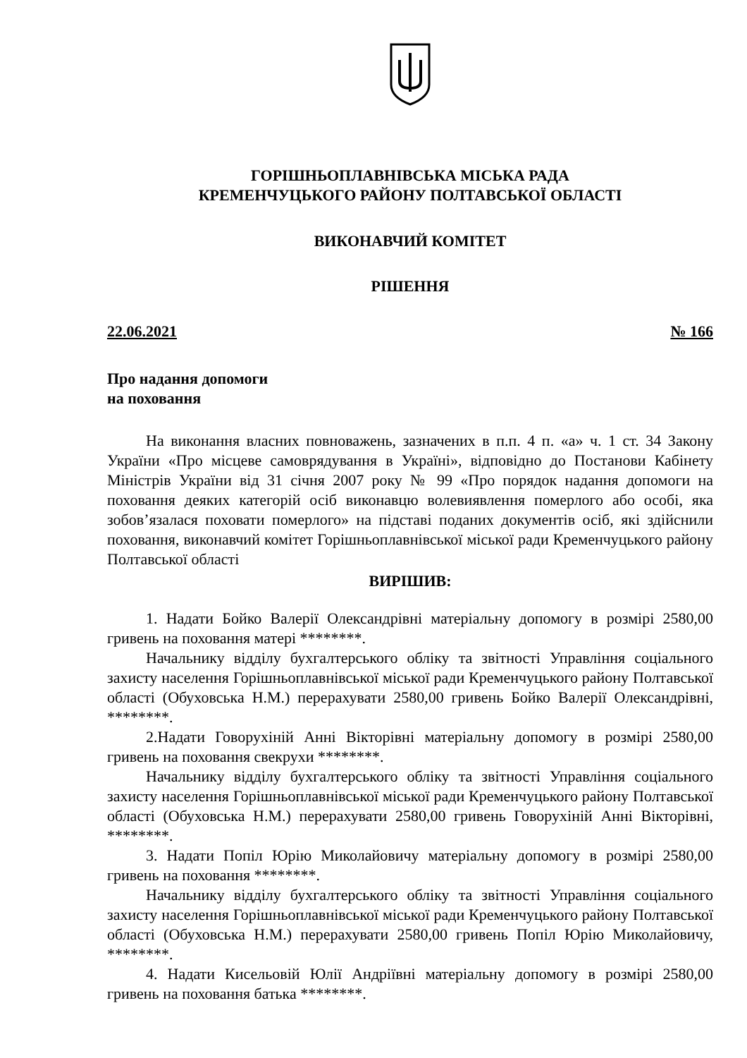ГОРІШНЬОПЛАВНІВСЬКА МІСЬКА РАДА
КРЕМЕНЧУЦЬКОГО РАЙОНУ ПОЛТАВСЬКОЇ ОБЛАСТІ
ВИКОНАВЧИЙ КОМІТЕТ
РІШЕННЯ
22.06.2021 № 166
Про надання допомоги
на поховання
На виконання власних повноважень, зазначених в п.п. 4 п. «а» ч. 1 ст. 34 Закону України «Про місцеве самоврядування в Україні», відповідно до Постанови Кабінету Міністрів України від 31 січня 2007 року № 99 «Про порядок надання допомоги на поховання деяких категорій осіб виконавцю волевиявлення померлого або особі, яка зобов’язалася поховати померлого» на підставі поданих документів осіб, які здійснили поховання, виконавчий комітет Горішньоплавнівської міської ради Кременчуцького району Полтавської області
ВИРІШИВ:
1. Надати Бойко Валерії Олександрівні матеріальну допомогу в розмірі 2580,00 гривень на поховання матері ********.
Начальнику відділу бухгалтерського обліку та звітності Управління соціального захисту населення Горішньоплавнівської міської ради Кременчуцького району Полтавської області (Обуховська Н.М.) перерахувати 2580,00 гривень Бойко Валерії Олександрівні, ********.
2.Надати Говорухіній Анні Вікторівні матеріальну допомогу в розмірі 2580,00 гривень на поховання свекрухи ********.
Начальнику відділу бухгалтерського обліку та звітності Управління соціального захисту населення Горішньоплавнівської міської ради Кременчуцького району Полтавської області (Обуховська Н.М.) перерахувати 2580,00 гривень Говорухіній Анні Вікторівні, ********.
3. Надати Попіл Юрію Миколайовичу матеріальну допомогу в розмірі 2580,00 гривень на поховання ********.
Начальнику відділу бухгалтерського обліку та звітності Управління соціального захисту населення Горішньоплавнівської міської ради Кременчуцького району Полтавської області (Обуховська Н.М.) перерахувати 2580,00 гривень Попіл Юрію Миколайовичу, ********.
4. Надати Кисельовій Юлії Андріївні матеріальну допомогу в розмірі 2580,00 гривень на поховання батька ********.